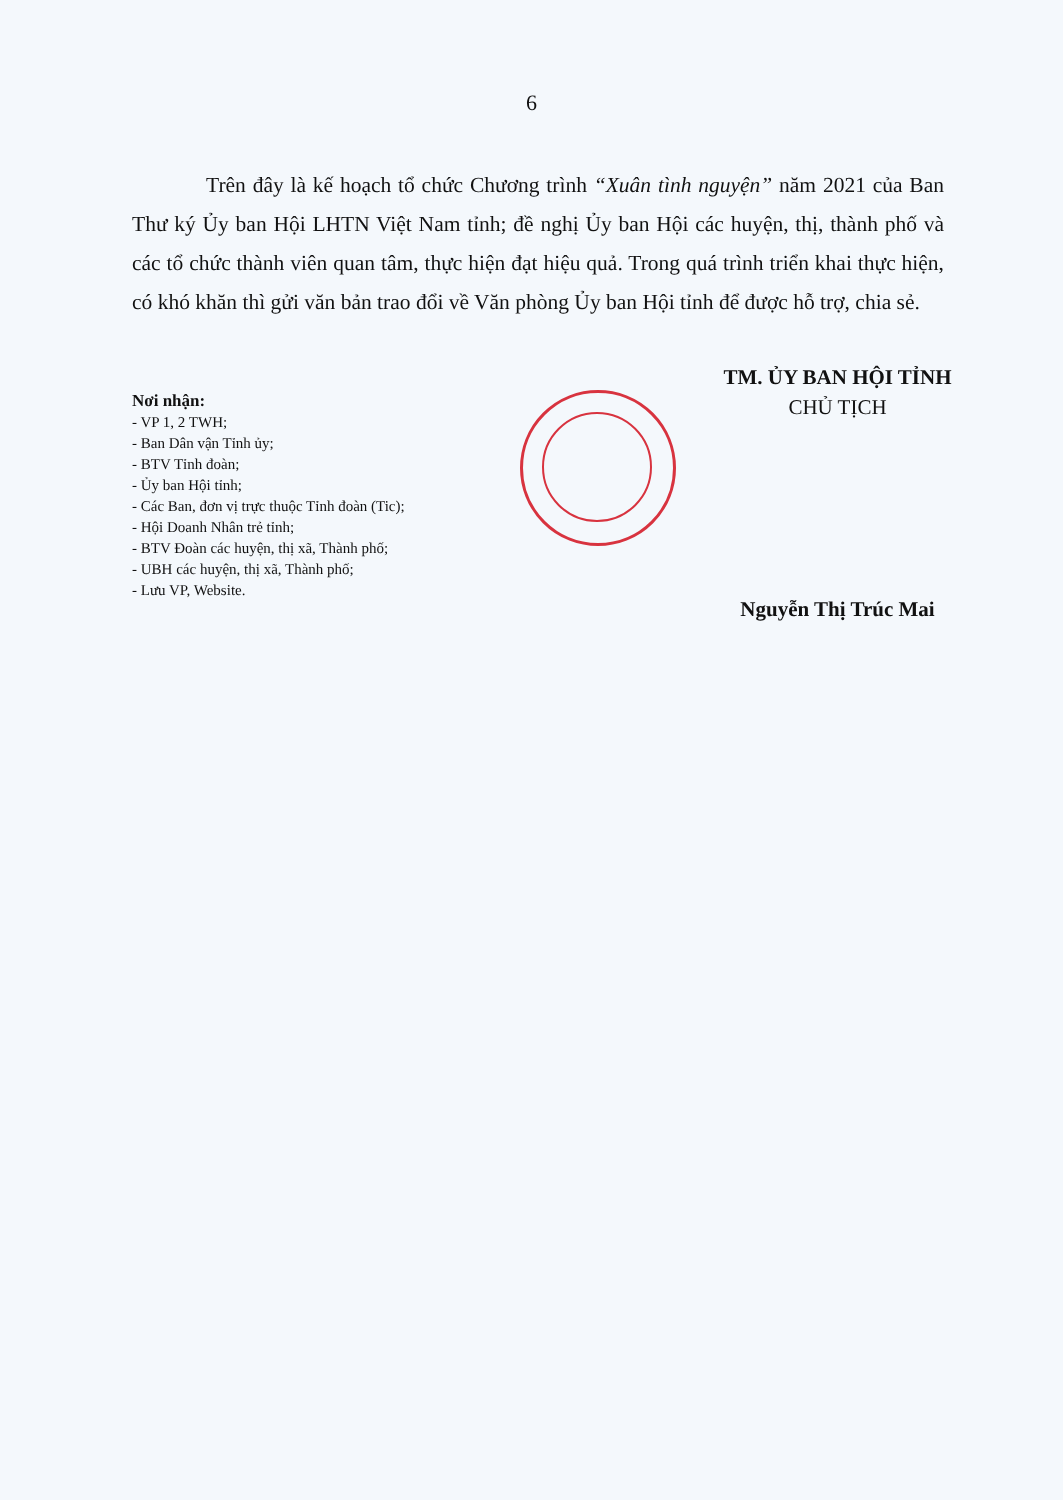6
Trên đây là kế hoạch tổ chức Chương trình “Xuân tình nguyện” năm 2021 của Ban Thư ký Ủy ban Hội LHTN Việt Nam tỉnh; đề nghị Ủy ban Hội các huyện, thị, thành phố và các tổ chức thành viên quan tâm, thực hiện đạt hiệu quả. Trong quá trình triển khai thực hiện, có khó khăn thì gửi văn bản trao đổi về Văn phòng Ủy ban Hội tỉnh để được hỗ trợ, chia sẻ.
Nơi nhận:
- VP 1, 2 TWH;
- Ban Dân vận Tỉnh ủy;
- BTV Tỉnh đoàn;
- Ủy ban Hội tỉnh;
- Các Ban, đơn vị trực thuộc Tỉnh đoàn (Tic);
- Hội Doanh Nhân trẻ tỉnh;
- BTV Đoàn các huyện, thị xã, Thành phố;
- UBH các huyện, thị xã, Thành phố;
- Lưu VP, Website.
TM. ỦY BAN HỘI TỈNH
CHỦ TỊCH
Nguyễn Thị Trúc Mai